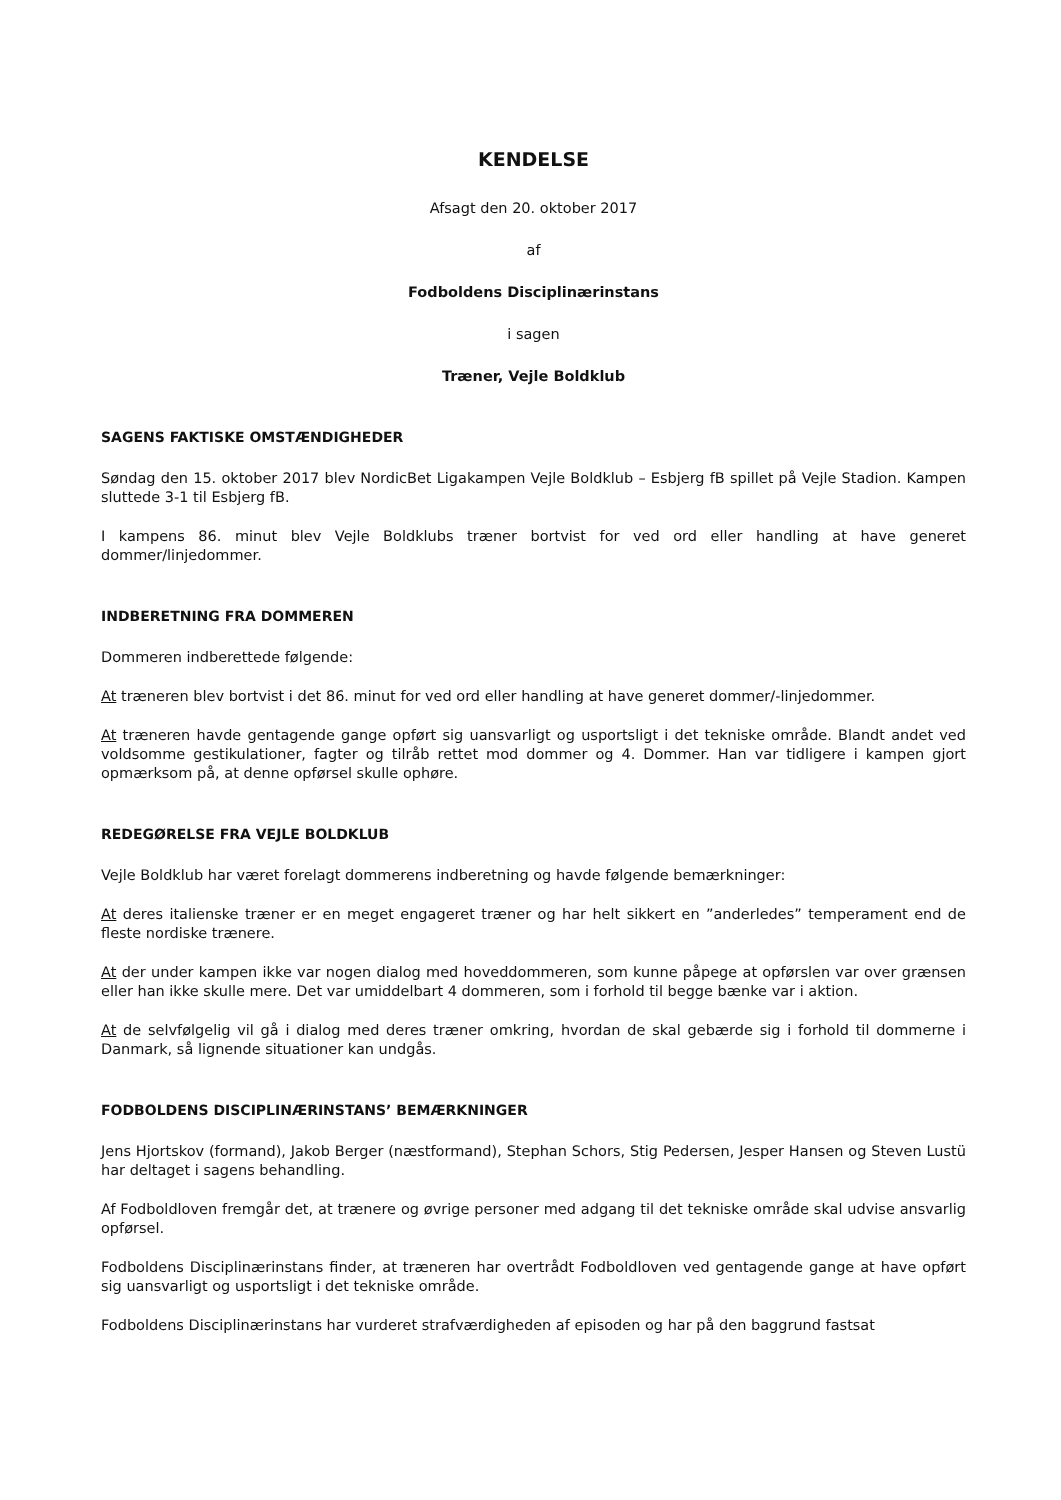KENDELSE
Afsagt den 20. oktober 2017
af
Fodboldens Disciplinærinstans
i sagen
Træner, Vejle Boldklub
SAGENS FAKTISKE OMSTÆNDIGHEDER
Søndag den 15. oktober 2017 blev NordicBet Ligakampen Vejle Boldklub – Esbjerg fB spillet på Vejle Stadion. Kampen sluttede 3-1 til Esbjerg fB.
I kampens 86. minut blev Vejle Boldklubs træner bortvist for ved ord eller handling at have generet dommer/linjedommer.
INDBERETNING FRA DOMMEREN
Dommeren indberettede følgende:
At træneren blev bortvist i det 86. minut for ved ord eller handling at have generet dommer/-linjedommer.
At træneren havde gentagende gange opført sig uansvarligt og usportsligt i det tekniske område. Blandt andet ved voldsomme gestikulationer, fagter og tilråb rettet mod dommer og 4. Dommer. Han var tidligere i kampen gjort opmærksom på, at denne opførsel skulle ophøre.
REDEGØRELSE FRA VEJLE BOLDKLUB
Vejle Boldklub har været forelagt dommerens indberetning og havde følgende bemærkninger:
At deres italienske træner er en meget engageret træner og har helt sikkert en ”anderledes” temperament end de fleste nordiske trænere.
At der under kampen ikke var nogen dialog med hoveddommeren, som kunne påpege at opførslen var over grænsen eller han ikke skulle mere. Det var umiddelbart 4 dommeren, som i forhold til begge bænke var i aktion.
At de selvfølgelig vil gå i dialog med deres træner omkring, hvordan de skal gebærde sig i forhold til dommerne i Danmark, så lignende situationer kan undgås.
FODBOLDENS DISCIPLINÆRINSTANS’ BEMÆRKNINGER
Jens Hjortskov (formand), Jakob Berger (næstformand), Stephan Schors, Stig Pedersen, Jesper Hansen og Steven Lustü har deltaget i sagens behandling.
Af Fodboldloven fremgår det, at trænere og øvrige personer med adgang til det tekniske område skal udvise ansvarlig opførsel.
Fodboldens Disciplinærinstans finder, at træneren har overtrådt Fodboldloven ved gentagende gange at have opført sig uansvarligt og usportsligt i det tekniske område.
Fodboldens Disciplinærinstans har vurderet strafværdigheden af episoden og har på den baggrund fastsat